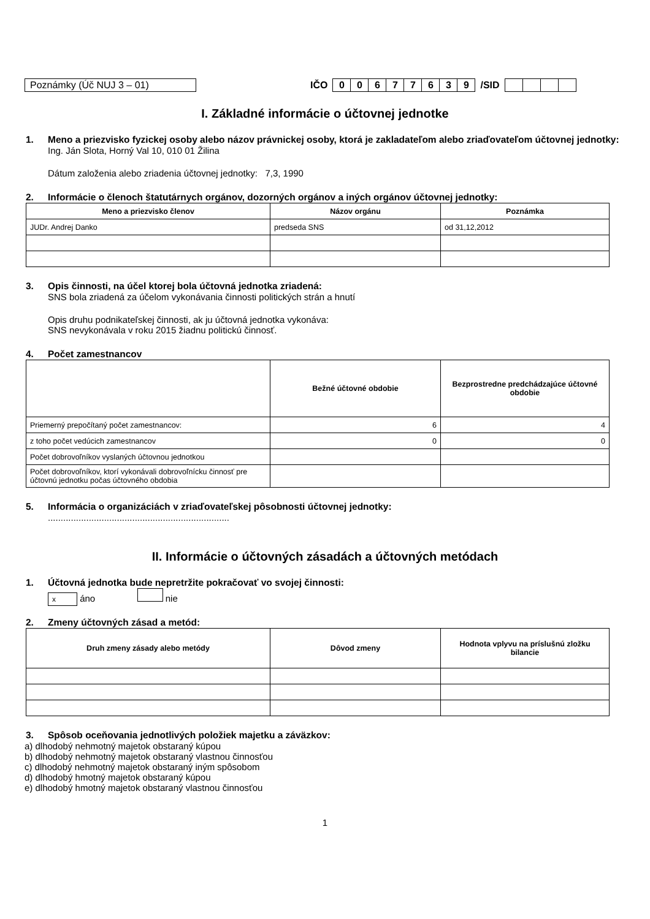Poznámky (Úč NUJ 3 – 01) IČO 00677639 /SID
I. Základné informácie o účtovnej jednotke
1. Meno a priezvisko fyzickej osoby alebo názov právnickej osoby, ktorá je zakladateľom alebo zriaďovateľom účtovnej jednotky:
Ing. Ján Slota, Horný Val 10, 010 01 Žilina
Dátum založenia alebo zriadenia účtovnej jednotky: 7,3, 1990
2. Informácie o členoch štatutárnych orgánov, dozorných orgánov a iných orgánov účtovnej jednotky:
| Meno a priezvisko členov | Názov orgánu | Poznámka |
| --- | --- | --- |
| JUDr. Andrej Danko | predseda SNS | od 31,12,2012 |
3. Opis činnosti, na účel ktorej bola účtovná jednotka zriadená:
SNS bola zriadená za účelom vykonávania činnosti politických strán a hnutí
Opis druhu podnikateľskej činnosti, ak ju účtovná jednotka vykonáva:
SNS nevykonávala v roku 2015 žiadnu politickú činnosť.
4. Počet zamestnancov
| | Bežné účtovné obdobie | Bezprostredne predchádzajúce účtovné obdobie |
| --- | --- | --- |
| Priemerný prepočítaný počet zamestnancov: | 6 | 4 |
| z toho počet vedúcich zamestnancov | 0 | 0 |
| Počet dobrovoľníkov vyslaných účtovnou jednotkou | | |
| Počet dobrovoľníkov, ktorí vykonávali dobrovoľnícku činnosť pre účtovnú jednotku počas účtovného obdobia | | |
5. Informácia o organizáciách v zriaďovateľskej pôsobnosti účtovnej jednotky:
.......................................................................
II. Informácie o účtovných zásadách a účtovných metódach
1. Účtovná jednotka bude nepretržite pokračovať vo svojej činnosti:
x áno nie
2. Zmeny účtovných zásad a metód:
| Druh zmeny zásady alebo metódy | Dôvod zmeny | Hodnota vplyvu na príslušnú zložku bilancie |
| --- | --- | --- |
3. Spôsob oceňovania jednotlivých položiek majetku a záväzkov:
a) dlhodobý nehmotný majetok obstaraný kúpou
b) dlhodobý nehmotný majetok obstaraný vlastnou činnosťou
c) dlhodobý nehmotný majetok obstaraný iným spôsobom
d) dlhodobý hmotný majetok obstaraný kúpou
e) dlhodobý hmotný majetok obstaraný vlastnou činnosťou
1